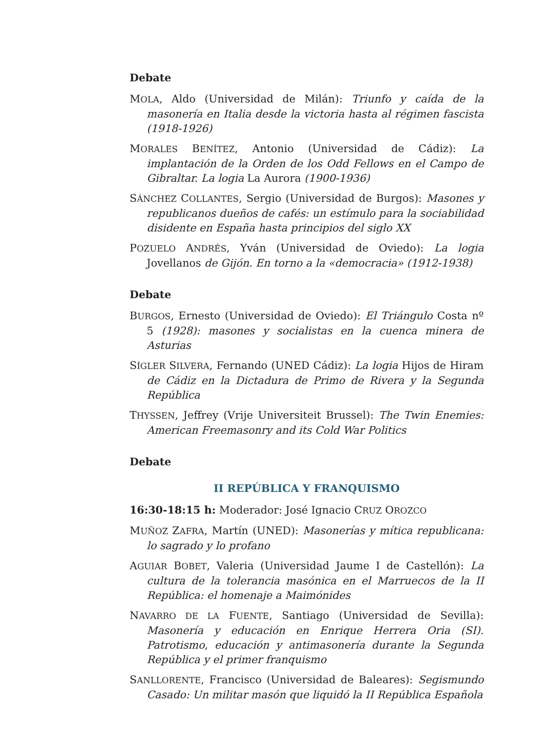Debate
MOLA, Aldo (Universidad de Milán): Triunfo y caída de la masonería en Italia desde la victoria hasta al régimen fascista (1918-1926)
MORALES BENÍTEZ, Antonio (Universidad de Cádiz): La implantación de la Orden de los Odd Fellows en el Campo de Gibraltar. La logia La Aurora (1900-1936)
SÁNCHEZ COLLANTES, Sergio (Universidad de Burgos): Masones y republicanos dueños de cafés: un estímulo para la sociabilidad disidente en España hasta principios del siglo XX
POZUELO ANDRÉS, Yván (Universidad de Oviedo): La logia Jovellanos de Gijón. En torno a la «democracia» (1912-1938)
Debate
BURGOS, Ernesto (Universidad de Oviedo): El Triángulo Costa nº 5 (1928): masones y socialistas en la cuenca minera de Asturias
SÍGLER SILVERA, Fernando (UNED Cádiz): La logia Hijos de Hiram de Cádiz en la Dictadura de Primo de Rivera y la Segunda República
THYSSEN, Jeffrey (Vrije Universiteit Brussel): The Twin Enemies: American Freemasonry and its Cold War Politics
Debate
II REPÚBLICA Y FRANQUISMO
16:30-18:15 h: Moderador: José Ignacio CRUZ OROZCO
MUÑOZ ZAFRA, Martín (UNED): Masonerías y mítica republicana: lo sagrado y lo profano
AGUIAR BOBET, Valeria (Universidad Jaume I de Castellón): La cultura de la tolerancia masónica en el Marruecos de la II República: el homenaje a Maimónides
NAVARRO DE LA FUENTE, Santiago (Universidad de Sevilla): Masonería y educación en Enrique Herrera Oria (SI). Patrotismo, educación y antimasonería durante la Segunda República y el primer franquismo
SANLLORENTE, Francisco (Universidad de Baleares): Segismundo Casado: Un militar masón que liquidó la II República Española